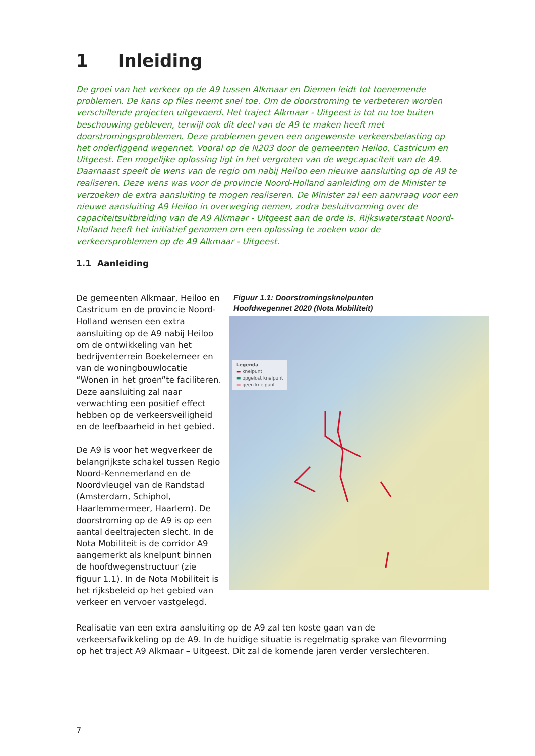1 Inleiding
De groei van het verkeer op de A9 tussen Alkmaar en Diemen leidt tot toenemende problemen. De kans op files neemt snel toe. Om de doorstroming te verbeteren worden verschillende projecten uitgevoerd. Het traject Alkmaar - Uitgeest is tot nu toe buiten beschouwing gebleven, terwijl ook dit deel van de A9 te maken heeft met doorstromingsproblemen. Deze problemen geven een ongewenste verkeersbelasting op het onderliggend wegennet. Vooral op de N203 door de gemeenten Heiloo, Castricum en Uitgeest. Een mogelijke oplossing ligt in het vergroten van de wegcapaciteit van de A9. Daarnaast speelt de wens van de regio om nabij Heiloo een nieuwe aansluiting op de A9 te realiseren. Deze wens was voor de provincie Noord-Holland aanleiding om de Minister te verzoeken de extra aansluiting te mogen realiseren. De Minister zal een aanvraag voor een nieuwe aansluiting A9 Heiloo in overweging nemen, zodra besluitvorming over de capaciteitsuitbreiding van de A9 Alkmaar - Uitgeest aan de orde is. Rijkswaterstaat Noord-Holland heeft het initiatief genomen om een oplossing te zoeken voor de verkeersproblemen op de A9 Alkmaar - Uitgeest.
1.1 Aanleiding
De gemeenten Alkmaar, Heiloo en Castricum en de provincie Noord-Holland wensen een extra aansluiting op de A9 nabij Heiloo om de ontwikkeling van het bedrijventerrein Boekelemeer en van de woningbouwlocatie “Wonen in het groen”te faciliteren. Deze aansluiting zal naar verwachting een positief effect hebben op de verkeersveiligheid en de leefbaarheid in het gebied.
De A9 is voor het wegverkeer de belangrijkste schakel tussen Regio Noord-Kennemerland en de Noordvleugel van de Randstad (Amsterdam, Schiphol, Haarlemmermeer, Haarlem). De doorstroming op de A9 is op een aantal deeltrajecten slecht. In de Nota Mobiliteit is de corridor A9 aangemerkt als knelpunt binnen de hoofdwegenstructuur (zie figuur 1.1). In de Nota Mobiliteit is het rijksbeleid op het gebied van verkeer en vervoer vastgelegd.
Figuur 1.1: Doorstromingsknelpunten
Hoofdwegennet 2020 (Nota Mobiliteit)
Legenda
▬ knelpunt
▬ opgelost knelpunt
▬ geen knelpunt
Realisatie van een extra aansluiting op de A9 zal ten koste gaan van de verkeersafwikkeling op de A9. In de huidige situatie is regelmatig sprake van filevorming op het traject A9 Alkmaar – Uitgeest. Dit zal de komende jaren verder verslechteren.
7